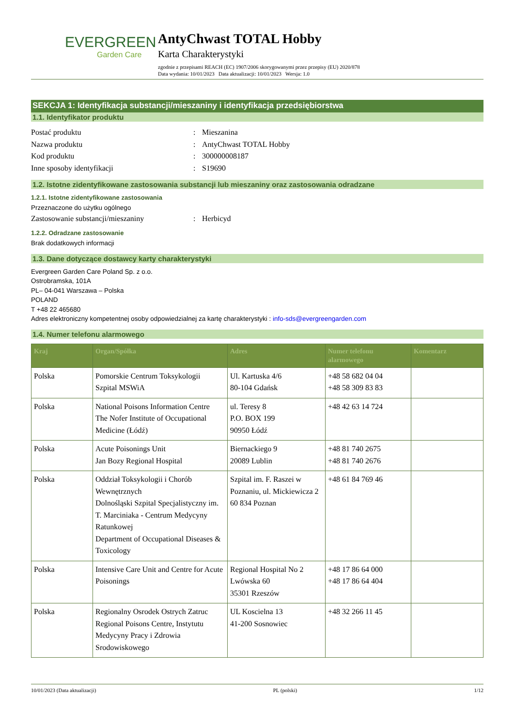EVERGREEN
Garden Care
AntyChwast TOTAL Hobby
Karta Charakterystyki
zgodnie z przepisami REACH (EC) 1907/2006 skorygowanymi przez przepisy (EU) 2020/878
Data wydania: 10/01/2023 Data aktualizacji: 10/01/2023 Wersja: 1.0
SEKCJA 1: Identyfikacja substancji/mieszaniny i identyfikacja przedsiębiorstwa
1.1. Identyfikator produktu
Postać produktu: Mieszanina
Nazwa produktu: AntyChwast TOTAL Hobby
Kod produktu: 300000008187
Inne sposoby identyfikacji: S19690
1.2. Istotne zidentyfikowane zastosowania substancji lub mieszaniny oraz zastosowania odradzane
1.2.1. Istotne zidentyfikowane zastosowania
Przeznaczone do użytku ogólnego
Zastosowanie substancji/mieszaniny: Herbicyd
1.2.2. Odradzane zastosowanie
Brak dodatkowych informacji
1.3. Dane dotyczące dostawcy karty charakterystyki
Evergreen Garden Care Poland Sp. z o.o.
Ostrobramska, 101A
PL– 04-041 Warszawa – Polska
POLAND
T +48 22 465680
Adres elektroniczny kompetentnej osoby odpowiedzialnej za kartę charakterystyki : info-sds@evergreengarden.com
1.4. Numer telefonu alarmowego
| Kraj | Organ/Spółka | Adres | Numer telefonu alarmowego | Komentarz |
| --- | --- | --- | --- | --- |
| Polska | Pomorskie Centrum Toksykologii Szpital MSWiA | Ul. Kartuska 4/6 80-104 Gdańsk | +48 58 682 04 04 +48 58 309 83 83 | |
| Polska | National Poisons Information Centre The Nofer Institute of Occupational Medicine (Łódź) | ul. Teresy 8 P.O. BOX 199 90950 Łódź | +48 42 63 14 724 | |
| Polska | Acute Poisonings Unit Jan Bozy Regional Hospital | Biernackiego 9 20089 Lublin | +48 81 740 2675 +48 81 740 2676 | |
| Polska | Oddział Toksykologii i Chorób Wewnętrznych Dolnośląski Szpital Specjalistyczny im. T. Marciniaka - Centrum Medycyny Ratunkowej Department of Occupational Diseases & Toxicology | Szpital im. F. Raszei w Poznaniu, ul. Mickiewicza 2 60 834 Poznan | +48 61 84 769 46 | |
| Polska | Intensive Care Unit and Centre for Acute Poisonings | Regional Hospital No 2 Lwówska 60 35301 Rzeszów | +48 17 86 64 000 +48 17 86 64 404 | |
| Polska | Regionalny Osrodek Ostrych Zatruc Regional Poisons Centre, Instytutu Medycyny Pracy i Zdrowia Srodowiskowego | UL Koscielna 13 41-200 Sosnowiec | +48 32 266 11 45 | |
10/01/2023 (Data aktualizacji) PL (polski) 1/12